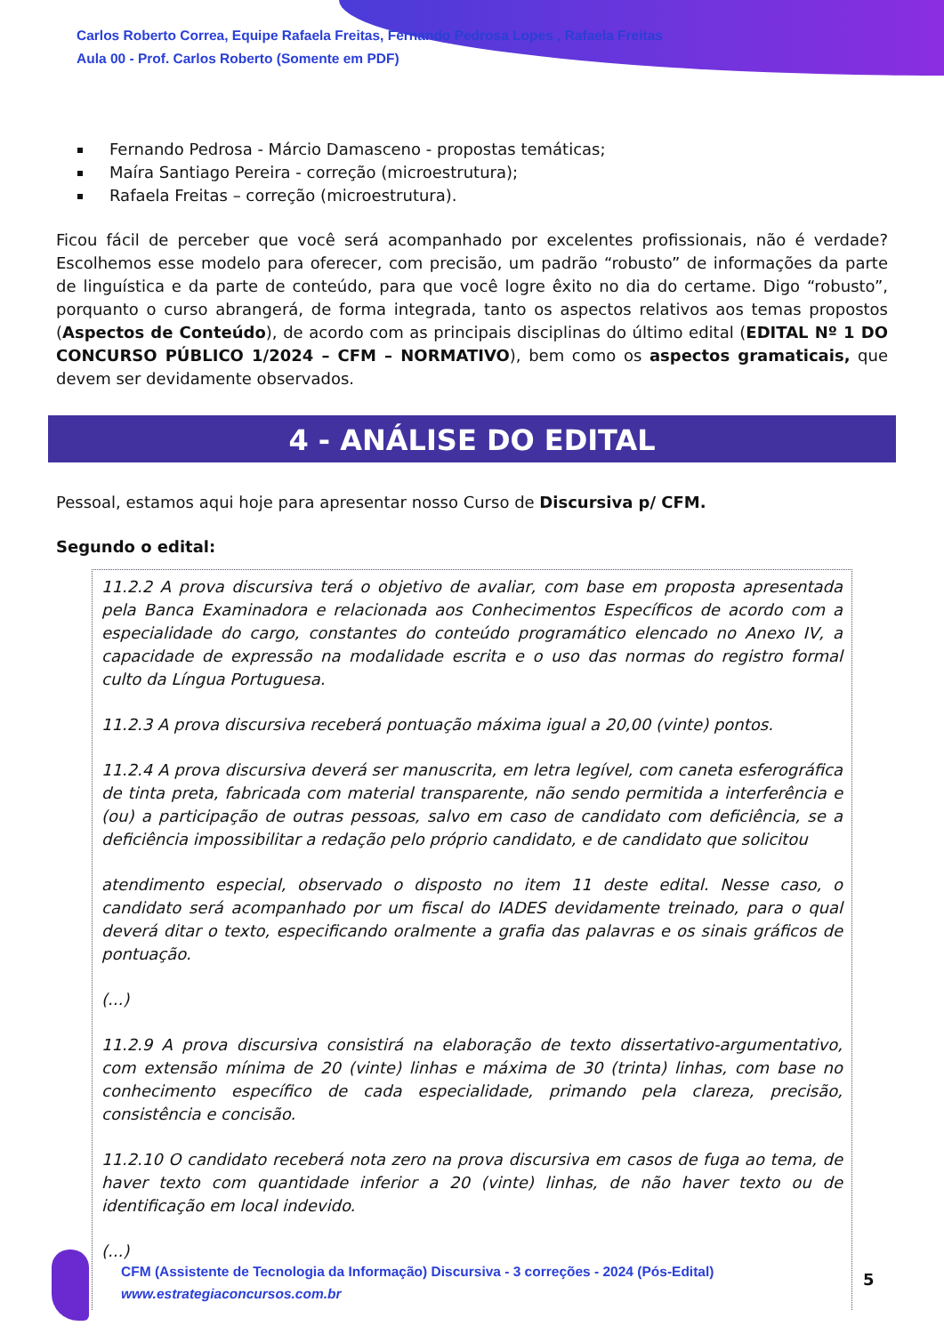Carlos Roberto Correa, Equipe Rafaela Freitas, Fernando Pedrosa Lopes , Rafaela Freitas
Aula 00 - Prof. Carlos Roberto (Somente em PDF)
Fernando Pedrosa - Márcio Damasceno - propostas temáticas;
Maíra Santiago Pereira - correção (microestrutura);
Rafaela Freitas – correção (microestrutura).
Ficou fácil de perceber que você será acompanhado por excelentes profissionais, não é verdade? Escolhemos esse modelo para oferecer, com precisão, um padrão “robusto” de informações da parte de linguística e da parte de conteúdo, para que você logre êxito no dia do certame. Digo “robusto”, porquanto o curso abrangerá, de forma integrada, tanto os aspectos relativos aos temas propostos (Aspectos de Conteúdo), de acordo com as principais disciplinas do último edital (EDITAL Nº 1 DO CONCURSO PÚBLICO 1/2024 – CFM – NORMATIVO), bem como os aspectos gramaticais, que devem ser devidamente observados.
4 - ANÁLISE DO EDITAL
Pessoal, estamos aqui hoje para apresentar nosso Curso de Discursiva p/ CFM.
Segundo o edital:
11.2.2 A prova discursiva terá o objetivo de avaliar, com base em proposta apresentada pela Banca Examinadora e relacionada aos Conhecimentos Específicos de acordo com a especialidade do cargo, constantes do conteúdo programático elencado no Anexo IV, a capacidade de expressão na modalidade escrita e o uso das normas do registro formal culto da Língua Portuguesa.
11.2.3 A prova discursiva receberá pontuação máxima igual a 20,00 (vinte) pontos.
11.2.4 A prova discursiva deverá ser manuscrita, em letra legível, com caneta esferográfica de tinta preta, fabricada com material transparente, não sendo permitida a interferência e (ou) a participação de outras pessoas, salvo em caso de candidato com deficiência, se a deficiência impossibilitar a redação pelo próprio candidato, e de candidato que solicitou
atendimento especial, observado o disposto no item 11 deste edital. Nesse caso, o candidato será acompanhado por um fiscal do IADES devidamente treinado, para o qual deverá ditar o texto, especificando oralmente a grafia das palavras e os sinais gráficos de pontuação.
(...)
11.2.9 A prova discursiva consistirá na elaboração de texto dissertativo-argumentativo, com extensão mínima de 20 (vinte) linhas e máxima de 30 (trinta) linhas, com base no conhecimento específico de cada especialidade, primando pela clareza, precisão, consistência e concisão.
11.2.10 O candidato receberá nota zero na prova discursiva em casos de fuga ao tema, de haver texto com quantidade inferior a 20 (vinte) linhas, de não haver texto ou de identificação em local indevido.
(...)
CFM (Assistente de Tecnologia da Informação) Discursiva - 3 correções - 2024 (Pós-Edital)
www.estrategiaconcursos.com.br
5